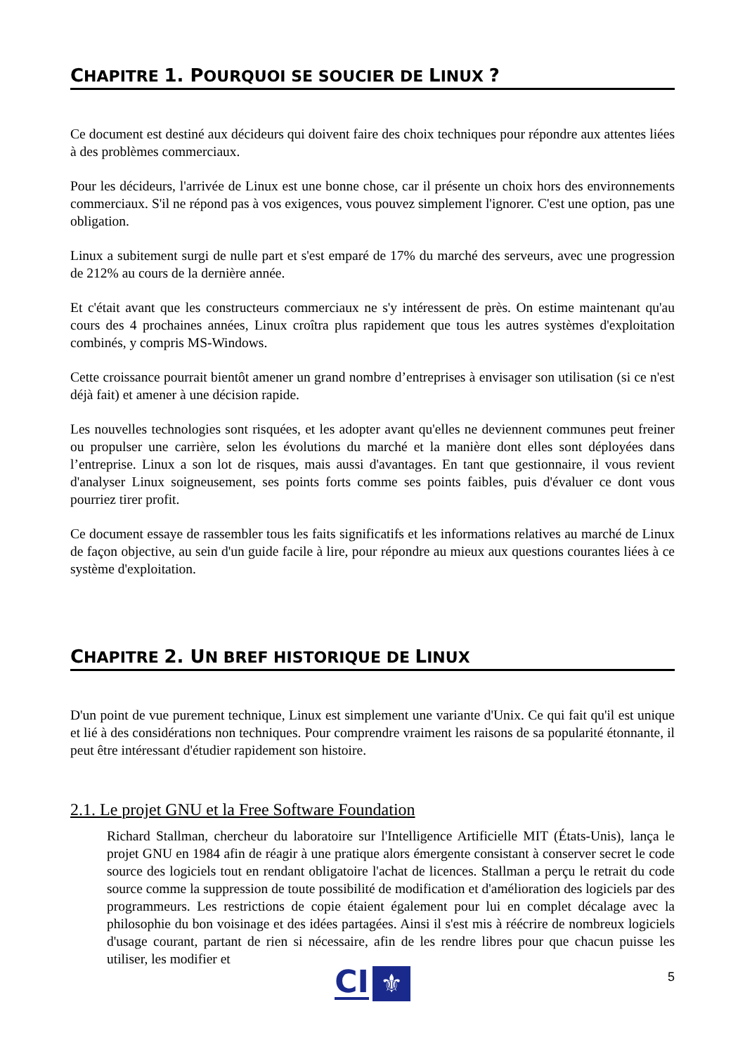CHAPITRE 1. POURQUOI SE SOUCIER DE LINUX ?
Ce document est destiné aux décideurs qui doivent faire des choix techniques pour répondre aux attentes liées à des problèmes commerciaux.
Pour les décideurs, l'arrivée de Linux est une bonne chose, car il présente un choix hors des environnements commerciaux. S'il ne répond pas à vos exigences, vous pouvez simplement l'ignorer. C'est une option, pas une obligation.
Linux a subitement surgi de nulle part et s'est emparé de 17% du marché des serveurs, avec une progression de 212% au cours de la dernière année.
Et c'était avant que les constructeurs commerciaux ne s'y intéressent de près. On estime maintenant qu'au cours des 4 prochaines années, Linux croîtra plus rapidement que tous les autres systèmes d'exploitation combinés, y compris MS-Windows.
Cette croissance pourrait bientôt amener un grand nombre d’entreprises à envisager son utilisation (si ce n'est déjà fait) et amener à une décision rapide.
Les nouvelles technologies sont risquées, et les adopter avant qu'elles ne deviennent communes peut freiner ou propulser une carrière, selon les évolutions du marché et la manière dont elles sont déployées dans l’entreprise. Linux a son lot de risques, mais aussi d'avantages. En tant que gestionnaire, il vous revient d'analyser Linux soigneusement, ses points forts comme ses points faibles, puis d'évaluer ce dont vous pourriez tirer profit.
Ce document essaye de rassembler tous les faits significatifs et les informations relatives au marché de Linux de façon objective, au sein d'un guide facile à lire, pour répondre au mieux aux questions courantes liées à ce système d'exploitation.
CHAPITRE 2. UN BREF HISTORIQUE DE LINUX
D'un point de vue purement technique, Linux est simplement une variante d'Unix. Ce qui fait qu'il est unique et lié à des considérations non techniques. Pour comprendre vraiment les raisons de sa popularité étonnante, il peut être intéressant d'étudier rapidement son histoire.
2.1. Le projet GNU et la Free Software Foundation
Richard Stallman, chercheur du laboratoire sur l'Intelligence Artificielle MIT (États-Unis), lança le projet GNU en 1984 afin de réagir à une pratique alors émergente consistant à conserver secret le code source des logiciels tout en rendant obligatoire l'achat de licences. Stallman a perçu le retrait du code source comme la suppression de toute possibilité de modification et d'amélioration des logiciels par des programmeurs. Les restrictions de copie étaient également pour lui en complet décalage avec la philosophie du bon voisinage et des idées partagées. Ainsi il s'est mis à réécrire de nombreux logiciels d'usage courant, partant de rien si nécessaire, afin de les rendre libres pour que chacun puisse les utiliser, les modifier et
5 CI ⚜